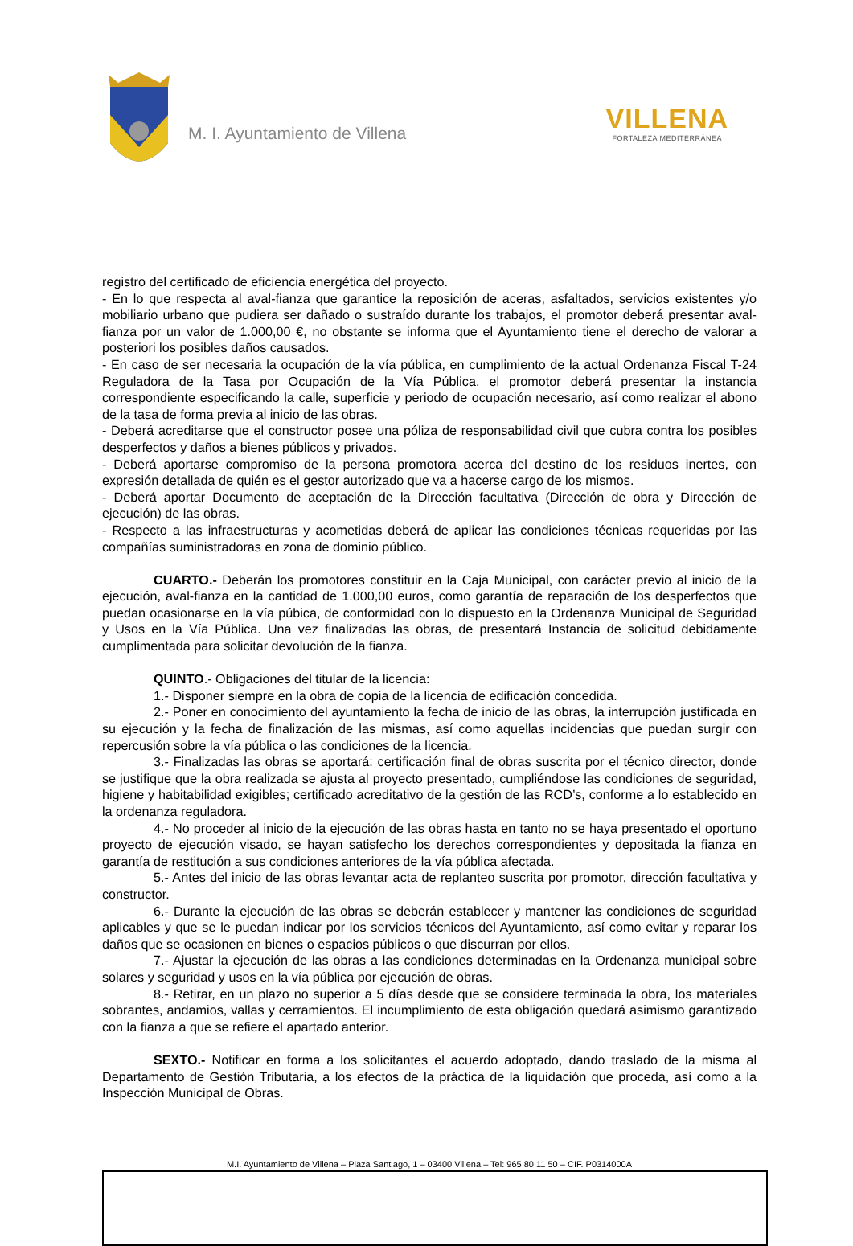M. I. Ayuntamiento de Villena
VILLENA
FORTALEZA MEDITERRÁNEA
registro del certificado de eficiencia energética del proyecto.
- En lo que respecta al aval-fianza que garantice la reposición de aceras, asfaltados, servicios existentes y/o mobiliario urbano que pudiera ser dañado o sustraído durante los trabajos, el promotor deberá presentar aval-fianza por un valor de 1.000,00 €, no obstante se informa que el Ayuntamiento tiene el derecho de valorar a posteriori los posibles daños causados.
- En caso de ser necesaria la ocupación de la vía pública, en cumplimiento de la actual Ordenanza Fiscal T-24 Reguladora de la Tasa por Ocupación de la Vía Pública, el promotor deberá presentar la instancia correspondiente especificando la calle, superficie y periodo de ocupación necesario, así como realizar el abono de la tasa de forma previa al inicio de las obras.
- Deberá acreditarse que el constructor posee una póliza de responsabilidad civil que cubra contra los posibles desperfectos y daños a bienes públicos y privados.
- Deberá aportarse compromiso de la persona promotora acerca del destino de los residuos inertes, con expresión detallada de quién es el gestor autorizado que va a hacerse cargo de los mismos.
- Deberá aportar Documento de aceptación de la Dirección facultativa (Dirección de obra y Dirección de ejecución) de las obras.
- Respecto a las infraestructuras y acometidas deberá de aplicar las condiciones técnicas requeridas por las compañías suministradoras en zona de dominio público.
CUARTO.- Deberán los promotores constituir en la Caja Municipal, con carácter previo al inicio de la ejecución, aval-fianza en la cantidad de 1.000,00 euros, como garantía de reparación de los desperfectos que puedan ocasionarse en la vía púbica, de conformidad con lo dispuesto en la Ordenanza Municipal de Seguridad y Usos en la Vía Pública. Una vez finalizadas las obras, de presentará Instancia de solicitud debidamente cumplimentada para solicitar devolución de la fianza.
QUINTO.- Obligaciones del titular de la licencia:
1.- Disponer siempre en la obra de copia de la licencia de edificación concedida.
2.- Poner en conocimiento del ayuntamiento la fecha de inicio de las obras, la interrupción justificada en su ejecución y la fecha de finalización de las mismas, así como aquellas incidencias que puedan surgir con repercusión sobre la vía pública o las condiciones de la licencia.
3.- Finalizadas las obras se aportará: certificación final de obras suscrita por el técnico director, donde se justifique que la obra realizada se ajusta al proyecto presentado, cumpliéndose las condiciones de seguridad, higiene y habitabilidad exigibles; certificado acreditativo de la gestión de las RCD’s, conforme a lo establecido en la ordenanza reguladora.
4.- No proceder al inicio de la ejecución de las obras hasta en tanto no se haya presentado el oportuno proyecto de ejecución visado, se hayan satisfecho los derechos correspondientes y depositada la fianza en garantía de restitución a sus condiciones anteriores de la vía pública afectada.
5.- Antes del inicio de las obras levantar acta de replanteo suscrita por promotor, dirección facultativa y constructor.
6.- Durante la ejecución de las obras se deberán establecer y mantener las condiciones de seguridad aplicables y que se le puedan indicar por los servicios técnicos del Ayuntamiento, así como evitar y reparar los daños que se ocasionen en bienes o espacios públicos o que discurran por ellos.
7.- Ajustar la ejecución de las obras a las condiciones determinadas en la Ordenanza municipal sobre solares y seguridad y usos en la vía pública por ejecución de obras.
8.- Retirar, en un plazo no superior a 5 días desde que se considere terminada la obra, los materiales sobrantes, andamios, vallas y cerramientos. El incumplimiento de esta obligación quedará asimismo garantizado con la fianza a que se refiere el apartado anterior.
SEXTO.- Notificar en forma a los solicitantes el acuerdo adoptado, dando traslado de la misma al Departamento de Gestión Tributaria, a los efectos de la práctica de la liquidación que proceda, así como a la Inspección Municipal de Obras.
M.I. Ayuntamiento de Villena – Plaza Santiago, 1 – 03400 Villena – Tel: 965 80 11 50 – CIF. P0314000A